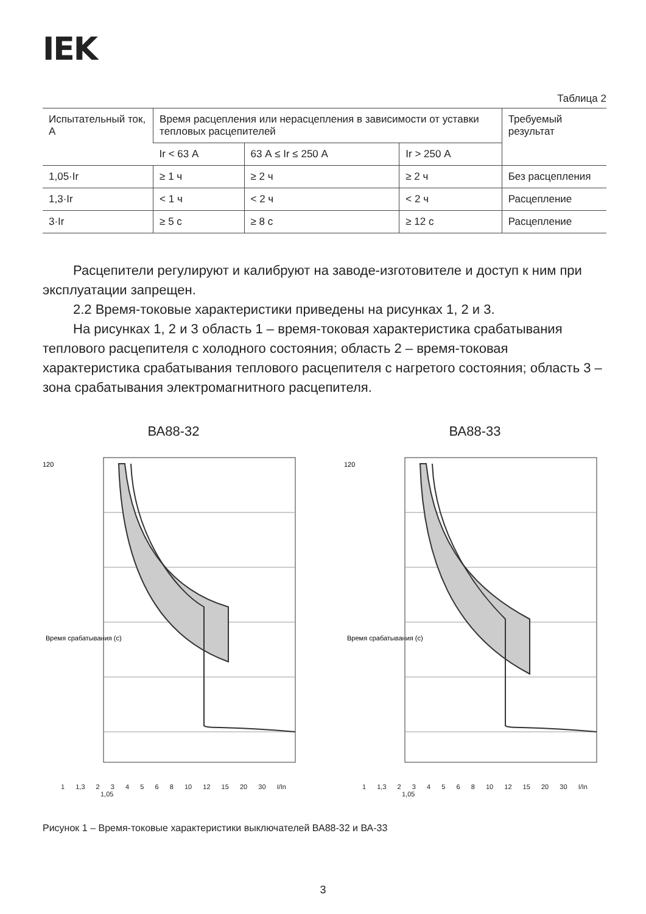IEK
Таблица 2
| Испытательный ток, А | Время расцепления или нерасцепления в зависимости от уставки тепловых расцепителей | | | Требуемый результат |
| --- | --- | --- | --- | --- |
| | Ir < 63 А | 63 А ≤ Ir ≤ 250 А | Ir > 250 А | |
| 1,05·Ir | ≥ 1 ч | ≥ 2 ч | ≥ 2 ч | Без расцепления |
| 1,3·Ir | < 1 ч | < 2 ч | < 2 ч | Расцепление |
| 3·Ir | ≥ 5 с | ≥ 8 с | ≥ 12 с | Расцепление |
Расцепители регулируют и калибруют на заводе-изготовителе и доступ к ним при эксплуатации запрещен.
2.2 Время-токовые характеристики приведены на рисунках 1, 2 и 3.
На рисунках 1, 2 и 3 область 1 – время-токовая характеристика срабатывания теплового расцепителя с холодного состояния; область 2 – время-токовая характеристика срабатывания теплового расцепителя с нагретого состояния; область 3 – зона срабатывания электромагнитного расцепителя.
ВА88-32
120
Время срабатывания (с)
1 1,3 234568 10 12 15 20 30 I/In
1,05
ВА88-33
120
Время срабатывания (с)
1 1,3 234568 10 12 15 20 30 I/In
1,05
Рисунок 1 – Время-токовые характеристики выключателей ВА88-32 и ВА-33
3